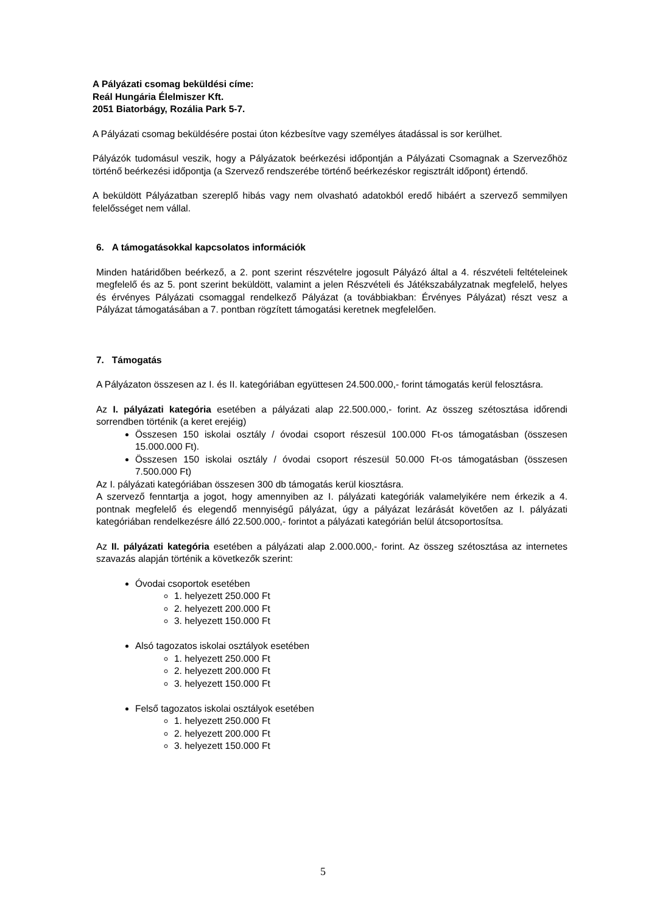A Pályázati csomag beküldési címe:
Reál Hungária Élelmiszer Kft.
2051 Biatorbágy, Rozália Park 5-7.
A Pályázati csomag beküldésére postai úton kézbesítve vagy személyes átadással is sor kerülhet.
Pályázók tudomásul veszik, hogy a Pályázatok beérkezési időpontján a Pályázati Csomagnak a Szervezőhöz történő beérkezési időpontja (a Szervező rendszerébe történő beérkezéskor regisztrált időpont) értendő.
A beküldött Pályázatban szereplő hibás vagy nem olvasható adatokból eredő hibáért a szervező semmilyen felelősséget nem vállal.
6. A támogatásokkal kapcsolatos információk
Minden határidőben beérkező, a 2. pont szerint részvételre jogosult Pályázó által a 4. részvételi feltételeinek megfelelő és az 5. pont szerint beküldött, valamint a jelen Részvételi és Játékszabályzatnak megfelelő, helyes és érvényes Pályázati csomaggal rendelkező Pályázat (a továbbiakban: Érvényes Pályázat) részt vesz a Pályázat támogatásában a 7. pontban rögzített támogatási keretnek megfelelően.
7. Támogatás
A Pályázaton összesen az I. és II. kategóriában együttesen 24.500.000,- forint támogatás kerül felosztásra.
Az I. pályázati kategória esetében a pályázati alap 22.500.000,- forint. Az összeg szétosztása időrendi sorrendben történik (a keret erejéig)
Összesen 150 iskolai osztály / óvodai csoport részesül 100.000 Ft-os támogatásban (összesen 15.000.000 Ft).
Összesen 150 iskolai osztály / óvodai csoport részesül 50.000 Ft-os támogatásban (összesen 7.500.000 Ft)
Az I. pályázati kategóriában összesen 300 db támogatás kerül kiosztásra.
A szervező fenntartja a jogot, hogy amennyiben az I. pályázati kategóriák valamelyikére nem érkezik a 4. pontnak megfelelő és elegendő mennyiségű pályázat, úgy a pályázat lezárását követően az I. pályázati kategóriában rendelkezésre álló 22.500.000,- forintot a pályázati kategórián belül átcsoportosítsa.
Az II. pályázati kategória esetében a pályázati alap 2.000.000,- forint. Az összeg szétosztása az internetes szavazás alapján történik a következők szerint:
Óvodai csoportok esetében
1. helyezett 250.000 Ft
2. helyezett 200.000 Ft
3. helyezett 150.000 Ft
Alsó tagozatos iskolai osztályok esetében
1. helyezett 250.000 Ft
2. helyezett 200.000 Ft
3. helyezett 150.000 Ft
Felső tagozatos iskolai osztályok esetében
1. helyezett 250.000 Ft
2. helyezett 200.000 Ft
3. helyezett 150.000 Ft
5